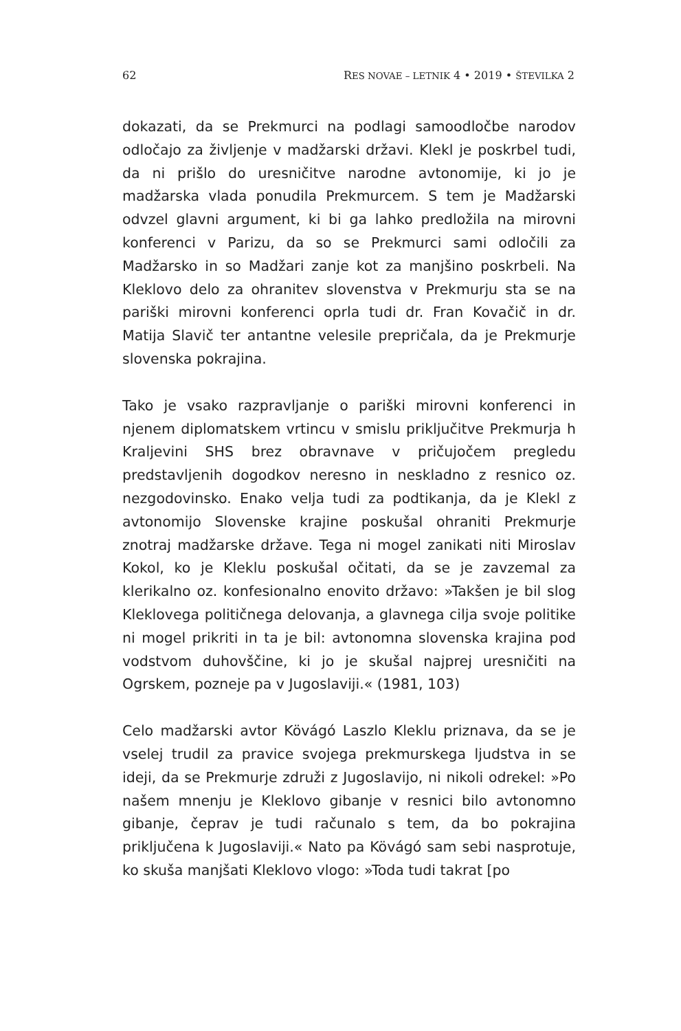62 RES NOVAE – LETNIK 4 • 2019 • ŠTEVILKA 2
dokazati, da se Prekmurci na podlagi samoodločbe narodov odločajo za življenje v madžarski državi. Klekl je poskrbel tudi, da ni prišlo do uresničitve narodne avtonomije, ki jo je madžarska vlada ponudila Prekmurcem. S tem je Madžarski odvzel glavni argument, ki bi ga lahko predložila na mirovni konferenci v Parizu, da so se Prekmurci sami odločili za Madžarsko in so Madžari zanje kot za manjšino poskrbeli. Na Kleklovo delo za ohranitev slovenstva v Prekmurju sta se na pariški mirovni konferenci oprla tudi dr. Fran Kovačič in dr. Matija Slavič ter antantne velesile prepričala, da je Prekmurje slovenska pokrajina.
Tako je vsako razpravljanje o pariški mirovni konferenci in njenem diplomatskem vrtincu v smislu priključitve Prekmurja h Kraljevini SHS brez obravnave v pričujočem pregledu predstavljenih dogodkov neresno in neskladno z resnico oz. nezgodovinsko. Enako velja tudi za podtikanja, da je Klekl z avtonomijo Slovenske krajine poskušal ohraniti Prekmurje znotraj madžarske države. Tega ni mogel zanikati niti Miroslav Kokol, ko je Kleklu poskušal očitati, da se je zavzemal za klerikalno oz. konfesionalno enovito državo: »Takšen je bil slog Kleklovega političnega delovanja, a glavnega cilja svoje politike ni mogel prikriti in ta je bil: avtonomna slovenska krajina pod vodstvom duhovščine, ki jo je skušal najprej uresničiti na Ogrskem, pozneje pa v Jugoslaviji.« (1981, 103)
Celo madžarski avtor Kövágó Laszlo Kleklu priznava, da se je vselej trudil za pravice svojega prekmurskega ljudstva in se ideji, da se Prekmurje združi z Jugoslavijo, ni nikoli odrekel: »Po našem mnenju je Kleklovo gibanje v resnici bilo avtonomno gibanje, čeprav je tudi računalo s tem, da bo pokrajina priključena k Jugoslaviji.« Nato pa Kövágó sam sebi nasprotuje, ko skuša manjšati Kleklovo vlogo: »Toda tudi takrat [po